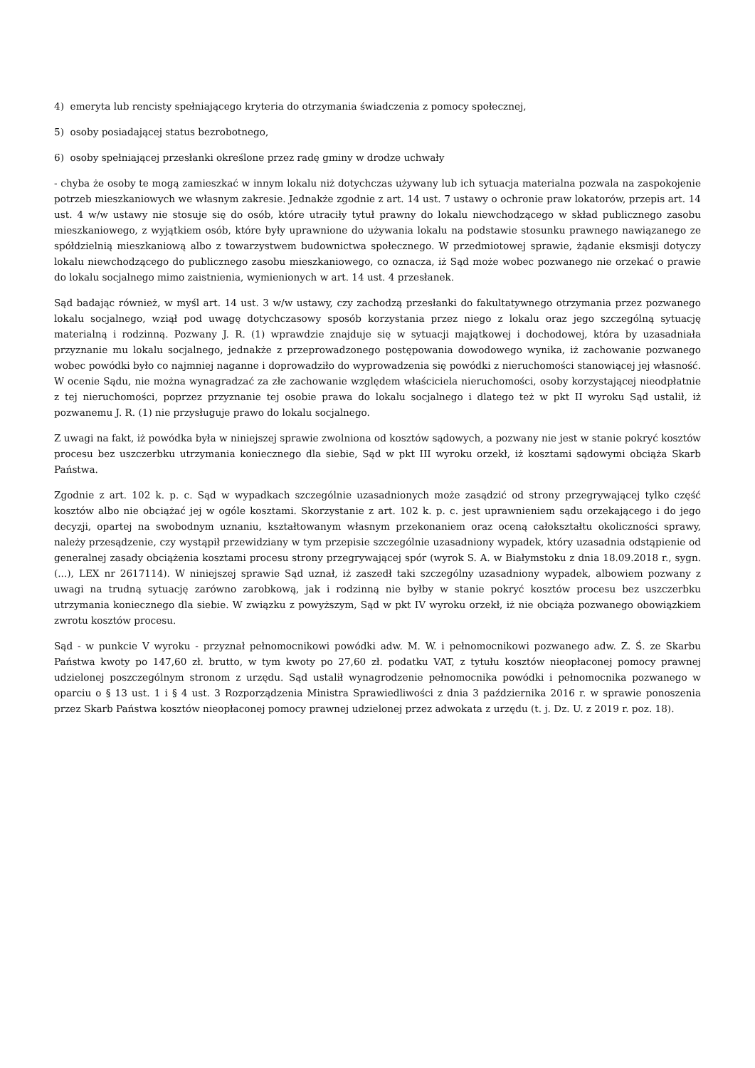4) emeryta lub rencisty spełniającego kryteria do otrzymania świadczenia z pomocy społecznej,
5) osoby posiadającej status bezrobotnego,
6) osoby spełniającej przesłanki określone przez radę gminy w drodze uchwały
- chyba że osoby te mogą zamieszkać w innym lokalu niż dotychczas używany lub ich sytuacja materialna pozwala na zaspokojenie potrzeb mieszkaniowych we własnym zakresie. Jednakże zgodnie z art. 14 ust. 7 ustawy o ochronie praw lokatorów, przepis art. 14 ust. 4 w/w ustawy nie stosuje się do osób, które utraciły tytuł prawny do lokalu niewchodzącego w skład publicznego zasobu mieszkaniowego, z wyjątkiem osób, które były uprawnione do używania lokalu na podstawie stosunku prawnego nawiązanego ze spółdzielnią mieszkaniową albo z towarzystwem budownictwa społecznego. W przedmiotowej sprawie, żądanie eksmisji dotyczy lokalu niewchodzącego do publicznego zasobu mieszkaniowego, co oznacza, iż Sąd może wobec pozwanego nie orzekać o prawie do lokalu socjalnego mimo zaistnienia, wymienionych w art. 14 ust. 4 przesłanek.
Sąd badając również, w myśl art. 14 ust. 3 w/w ustawy, czy zachodzą przesłanki do fakultatywnego otrzymania przez pozwanego lokalu socjalnego, wziął pod uwagę dotychczasowy sposób korzystania przez niego z lokalu oraz jego szczególną sytuację materialną i rodzinną. Pozwany J. R. (1) wprawdzie znajduje się w sytuacji majątkowej i dochodowej, która by uzasadniała przyznanie mu lokalu socjalnego, jednakże z przeprowadzonego postępowania dowodowego wynika, iż zachowanie pozwanego wobec powódki było co najmniej naganne i doprowadziło do wyprowadzenia się powódki z nieruchomości stanowiącej jej własność. W ocenie Sądu, nie można wynagradzać za złe zachowanie względem właściciela nieruchomości, osoby korzystającej nieodpłatnie z tej nieruchomości, poprzez przyznanie tej osobie prawa do lokalu socjalnego i dlatego też w pkt II wyroku Sąd ustalił, iż pozwanemu J. R. (1) nie przysługuje prawo do lokalu socjalnego.
Z uwagi na fakt, iż powódka była w niniejszej sprawie zwolniona od kosztów sądowych, a pozwany nie jest w stanie pokryć kosztów procesu bez uszczerbku utrzymania koniecznego dla siebie, Sąd w pkt III wyroku orzekł, iż kosztami sądowymi obciąża Skarb Państwa.
Zgodnie z art. 102 k. p. c. Sąd w wypadkach szczególnie uzasadnionych może zasądzić od strony przegrywającej tylko część kosztów albo nie obciążać jej w ogóle kosztami. Skorzystanie z art. 102 k. p. c. jest uprawnieniem sądu orzekającego i do jego decyzji, opartej na swobodnym uznaniu, kształtowanym własnym przekonaniem oraz oceną całokształtu okoliczności sprawy, należy przesądzenie, czy wystąpił przewidziany w tym przepisie szczególnie uzasadniony wypadek, który uzasadnia odstąpienie od generalnej zasady obciążenia kosztami procesu strony przegrywającej spór (wyrok S. A. w Białymstoku z dnia 18.09.2018 r., sygn. (...), LEX nr 2617114). W niniejszej sprawie Sąd uznał, iż zaszedł taki szczególny uzasadniony wypadek, albowiem pozwany z uwagi na trudną sytuację zarówno zarobkową, jak i rodzinną nie byłby w stanie pokryć kosztów procesu bez uszczerbku utrzymania koniecznego dla siebie. W związku z powyższym, Sąd w pkt IV wyroku orzekł, iż nie obciąża pozwanego obowiązkiem zwrotu kosztów procesu.
Sąd - w punkcie V wyroku - przyznał pełnomocnikowi powódki adw. M. W. i pełnomocnikowi pozwanego adw. Z. Ś. ze Skarbu Państwa kwoty po 147,60 zł. brutto, w tym kwoty po 27,60 zł. podatku VAT, z tytułu kosztów nieopłaconej pomocy prawnej udzielonej poszczególnym stronom z urzędu. Sąd ustalił wynagrodzenie pełnomocnika powódki i pełnomocnika pozwanego w oparciu o § 13 ust. 1 i § 4 ust. 3 Rozporządzenia Ministra Sprawiedliwości z dnia 3 października 2016 r. w sprawie ponoszenia przez Skarb Państwa kosztów nieopłaconej pomocy prawnej udzielonej przez adwokata z urzędu (t. j. Dz. U. z 2019 r. poz. 18).